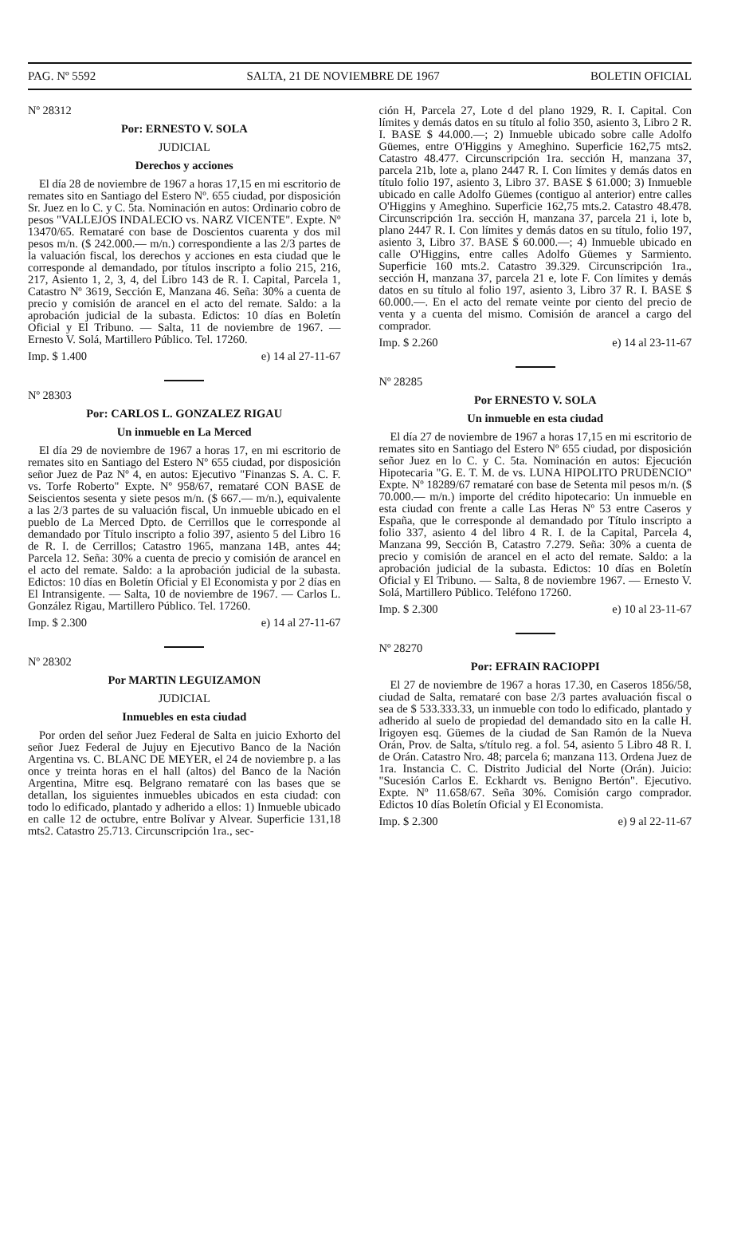PAG. Nº 5592 SALTA, 21 DE NOVIEMBRE DE 1967 BOLETIN OFICIAL
Nº 28312
Por: ERNESTO V. SOLA
JUDICIAL
Derechos y acciones
El día 28 de noviembre de 1967 a horas 17,15 en mi escritorio de remates sito en Santiago del Estero Nº. 655 ciudad, por disposición Sr. Juez en lo C. y C. 5ta. Nominación en autos: Ordinario cobro de pesos "VALLEJOS INDALECIO vs. NARZ VICENTE". Expte. Nº 13470/65. Remataré con base de Doscientos cuarenta y dos mil pesos m/n. ($ 242.000.— m/n.) correspondiente a las 2/3 partes de la valuación fiscal, los derechos y acciones en esta ciudad que le corresponde al demandado, por títulos inscripto a folio 215, 216, 217, Asiento 1, 2, 3, 4, del Libro 143 de R. I. Capital, Parcela 1, Catastro Nº 3619, Sección E, Manzana 46. Seña: 30% a cuenta de precio y comisión de arancel en el acto del remate. Saldo: a la aprobación judicial de la subasta. Edictos: 10 días en Boletín Oficial y El Tribuno. — Salta, 11 de noviembre de 1967. — Ernesto V. Solá, Martillero Público. Tel. 17260.
Imp. $ 1.400 e) 14 al 27-11-67
Nº 28303
Por: CARLOS L. GONZALEZ RIGAU
Un inmueble en La Merced
El día 29 de noviembre de 1967 a horas 17, en mi escritorio de remates sito en Santiago del Estero Nº 655 ciudad, por disposición señor Juez de Paz Nº 4, en autos: Ejecutivo "Finanzas S. A. C. F. vs. Torfe Roberto" Expte. Nº 958/67, remataré CON BASE de Seiscientos sesenta y siete pesos m/n. ($ 667.— m/n.), equivalente a las 2/3 partes de su valuación fiscal, Un inmueble ubicado en el pueblo de La Merced Dpto. de Cerrillos que le corresponde al demandado por Título inscripto a folio 397, asiento 5 del Libro 16 de R. I. de Cerrillos; Catastro 1965, manzana 14B, antes 44; Parcela 12. Seña: 30% a cuenta de precio y comisión de arancel en el acto del remate. Saldo: a la aprobación judicial de la subasta. Edictos: 10 días en Boletín Oficial y El Economista y por 2 días en El Intransigente. — Salta, 10 de noviembre de 1967. — Carlos L. González Rigau, Martillero Público. Tel. 17260.
Imp. $ 2.300 e) 14 al 27-11-67
Nº 28302
Por MARTIN LEGUIZAMON
JUDICIAL
Inmuebles en esta ciudad
Por orden del señor Juez Federal de Salta en juicio Exhorto del señor Juez Federal de Jujuy en Ejecutivo Banco de la Nación Argentina vs. C. BLANC DE MEYER, el 24 de noviembre p. a las once y treinta horas en el hall (altos) del Banco de la Nación Argentina, Mitre esq. Belgrano remataré con las bases que se detallan, los siguientes inmuebles ubicados en esta ciudad: con todo lo edificado, plantado y adherido a ellos: 1) Inmueble ubicado en calle 12 de octubre, entre Bolívar y Alvear. Superficie 131,18 mts2. Catastro 25.713. Circunscripción 1ra., sec-
ción H, Parcela 27, Lote d del plano 1929, R. I. Capital. Con límites y demás datos en su título al folio 350, asiento 3, Libro 2 R. I. BASE $ 44.000.—; 2) Inmueble ubicado sobre calle Adolfo Güemes, entre O'Higgins y Ameghino. Superficie 162,75 mts2. Catastro 48.477. Circunscripción 1ra. sección H, manzana 37, parcela 21b, lote a, plano 2447 R. I. Con límites y demás datos en título folio 197, asiento 3, Libro 37. BASE $ 61.000; 3) Inmueble ubicado en calle Adolfo Güemes (contiguo al anterior) entre calles O'Higgins y Ameghino. Superficie 162,75 mts.2. Catastro 48.478. Circunscripción 1ra. sección H, manzana 37, parcela 21 i, lote b, plano 2447 R. I. Con límites y demás datos en su título, folio 197, asiento 3, Libro 37. BASE $ 60.000.—; 4) Inmueble ubicado en calle O'Higgins, entre calles Adolfo Güemes y Sarmiento. Superficie 160 mts.2. Catastro 39.329. Circunscripción 1ra., sección H, manzana 37, parcela 21 e, lote F. Con límites y demás datos en su título al folio 197, asiento 3, Libro 37 R. I. BASE $ 60.000.—. En el acto del remate veinte por ciento del precio de venta y a cuenta del mismo. Comisión de arancel a cargo del comprador.
Imp. $ 2.260 e) 14 al 23-11-67
Nº 28285
Por ERNESTO V. SOLA
Un inmueble en esta ciudad
El día 27 de noviembre de 1967 a horas 17,15 en mi escritorio de remates sito en Santiago del Estero Nº 655 ciudad, por disposición señor Juez en lo C. y C. 5ta. Nominación en autos: Ejecución Hipotecaria "G. E. T. M. de vs. LUNA HIPOLITO PRUDENCIO" Expte. Nº 18289/67 remataré con base de Setenta mil pesos m/n. ($ 70.000.— m/n.) importe del crédito hipotecario: Un inmueble en esta ciudad con frente a calle Las Heras Nº 53 entre Caseros y España, que le corresponde al demandado por Título inscripto a folio 337, asiento 4 del libro 4 R. I. de la Capital, Parcela 4, Manzana 99, Sección B, Catastro 7.279. Seña: 30% a cuenta de precio y comisión de arancel en el acto del remate. Saldo: a la aprobación judicial de la subasta. Edictos: 10 días en Boletín Oficial y El Tribuno. — Salta, 8 de noviembre 1967. — Ernesto V. Solá, Martillero Público. Teléfono 17260.
Imp. $ 2.300 e) 10 al 23-11-67
Nº 28270
Por: EFRAIN RACIOPPI
El 27 de noviembre de 1967 a horas 17.30, en Caseros 1856/58, ciudad de Salta, remataré con base 2/3 partes avaluación fiscal o sea de $ 533.333.33, un inmueble con todo lo edificado, plantado y adherido al suelo de propiedad del demandado sito en la calle H. Irigoyen esq. Güemes de la ciudad de San Ramón de la Nueva Orán, Prov. de Salta, s/título reg. a fol. 54, asiento 5 Libro 48 R. I. de Orán. Catastro Nro. 48; parcela 6; manzana 113. Ordena Juez de 1ra. Instancia C. C. Distrito Judicial del Norte (Orán). Juicio: "Sucesión Carlos E. Eckhardt vs. Benigno Bertón". Ejecutivo. Expte. Nº 11.658/67. Seña 30%. Comisión cargo comprador. Edictos 10 días Boletín Oficial y El Economista.
Imp. $ 2.300 e) 9 al 22-11-67